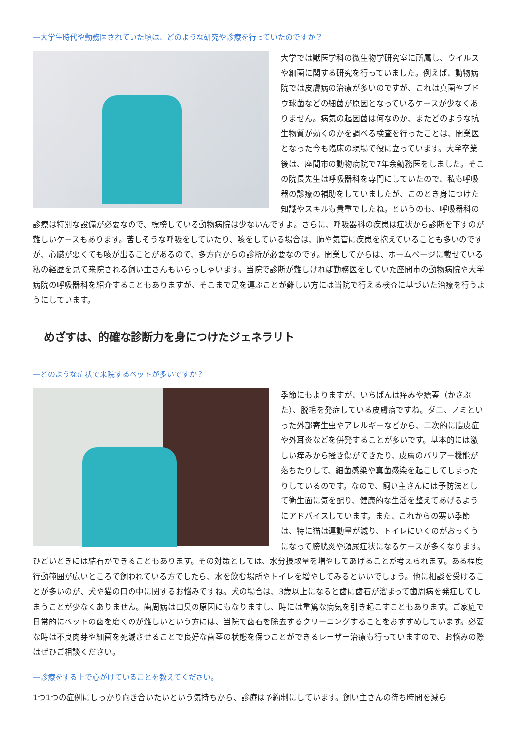―大学生時代や勤務医されていた頃は、どのような研究や診療を行っていたのですか？
大学では獣医学科の微生物学研究室に所属し、ウイルスや細菌に関する研究を行っていました。例えば、動物病院では皮膚病の治療が多いのですが、これは真菌やブドウ球菌などの細菌が原因となっているケースが少なくありません。病気の起因菌は何なのか、またどのような抗生物質が効くのかを調べる検査を行ったことは、開業医となった今も臨床の現場で役に立っています。大学卒業後は、座間市の動物病院で7年余勤務医をしました。そこの院長先生は呼吸器科を専門にしていたので、私も呼吸器の診療の補助をしていましたが、このとき身につけた知識やスキルも貴重でしたね。というのも、呼吸器科の診療は特別な設備が必要なので、標榜している動物病院は少ないんですよ。さらに、呼吸器科の疾患は症状から診断を下すのが難しいケースもあります。苦しそうな呼吸をしていたり、咳をしている場合は、肺や気管に疾患を抱えていることも多いのですが、心臓が悪くても咳が出ることがあるので、多方向からの診断が必要なのです。開業してからは、ホームページに載せている私の経歴を見て来院される飼い主さんもいらっしゃいます。当院で診断が難しければ勤務医をしていた座間市の動物病院や大学病院の呼吸器科を紹介することもありますが、そこまで足を運ぶことが難しい方には当院で行える検査に基づいた治療を行うようにしています。
めざすは、的確な診断力を身につけたジェネラリト
―どのような症状で来院するペットが多いですか？
季節にもよりますが、いちばんは痒みや瘡蓋（かさぶた）、脱毛を発症している皮膚病ですね。ダニ、ノミといった外部寄生虫やアレルギーなどから、二次的に膿皮症や外耳炎などを併発することが多いです。基本的には激しい痒みから掻き傷ができたり、皮膚のバリアー機能が落ちたりして、細菌感染や真菌感染を起こしてしまったりしているのです。なので、飼い主さんには予防法として衛生面に気を配り、健康的な生活を整えてあげるようにアドバイスしています。また、これからの寒い季節は、特に猫は運動量が減り、トイレにいくのがおっくうになって膀胱炎や頻尿症状になるケースが多くなります。ひどいときには結石ができることもあります。その対策としては、水分摂取量を増やしてあげることが考えられます。ある程度行動範囲が広いところで飼われている方でしたら、水を飲む場所やトイレを増やしてみるといいでしょう。他に相談を受けることが多いのが、犬や猫の口の中に関するお悩みですね。犬の場合は、3歳以上になると歯に歯石が溜まって歯周病を発症してしまうことが少なくありません。歯周病は口臭の原因にもなりますし、時には重篤な病気を引き起こすこともあります。ご家庭で日常的にペットの歯を磨くのが難しいという方には、当院で歯石を除去するクリーニングすることをおすすめしています。必要な時は不良肉芽や細菌を死滅させることで良好な歯茎の状態を保つことができるレーザー治療も行っていますので、お悩みの際はぜひご相談ください。
―診療をする上で心がけていることを教えてください。
1つ1つの症例にしっかり向き合いたいという気持ちから、診療は予約制にしています。飼い主さんの待ち時間を減ら